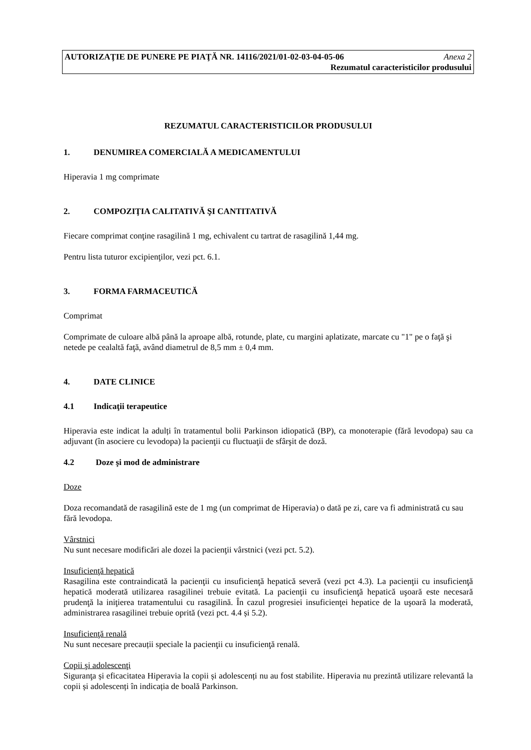AUTORIZAŢIE DE PUNERE PE PIAŢĂ NR. 14116/2021/01-02-03-04-05-06 Anexa 2
Rezumatul caracteristicilor produsului
REZUMATUL CARACTERISTICILOR PRODUSULUI
1. DENUMIREA COMERCIALĂ A MEDICAMENTULUI
Hiperavia 1 mg comprimate
2. COMPOZIŢIA CALITATIVĂ ŞI CANTITATIVĂ
Fiecare comprimat conţine rasagilină 1 mg, echivalent cu tartrat de rasagilină 1,44 mg.
Pentru lista tuturor excipienţilor, vezi pct. 6.1.
3. FORMA FARMACEUTICĂ
Comprimat
Comprimate de culoare albă până la aproape albă, rotunde, plate, cu margini aplatizate, marcate cu "1" pe o faţă şi netede pe cealaltă faţă, având diametrul de 8,5 mm ± 0,4 mm.
4. DATE CLINICE
4.1 Indicaţii terapeutice
Hiperavia este indicat la adulți în tratamentul bolii Parkinson idiopatică (BP), ca monoterapie (fără levodopa) sau ca adjuvant (în asociere cu levodopa) la pacienţii cu fluctuaţii de sfârşit de doză.
4.2 Doze şi mod de administrare
Doze
Doza recomandată de rasagilină este de 1 mg (un comprimat de Hiperavia) o dată pe zi, care va fi administrată cu sau fără levodopa.
Vârstnici
Nu sunt necesare modificări ale dozei la pacienţii vârstnici (vezi pct. 5.2).
Insuficienţă hepatică
Rasagilina este contraindicată la pacienţii cu insuficienţă hepatică severă (vezi pct 4.3). La pacienţii cu insuficienţă hepatică moderată utilizarea rasagilinei trebuie evitată. La pacienţii cu insuficienţă hepatică uşoară este necesară prudenţă la iniţierea tratamentului cu rasagilină. În cazul progresiei insuficienţei hepatice de la uşoară la moderată, administrarea rasagilinei trebuie oprită (vezi pct. 4.4 și 5.2).
Insuficienţă renală
Nu sunt necesare precauții speciale la pacienţii cu insuficienţă renală.
Copii şi adolescenţi
Siguranţa și eficacitatea Hiperavia la copii și adolescenți nu au fost stabilite. Hiperavia nu prezintă utilizare relevantă la copii și adolescenți în indicația de boală Parkinson.